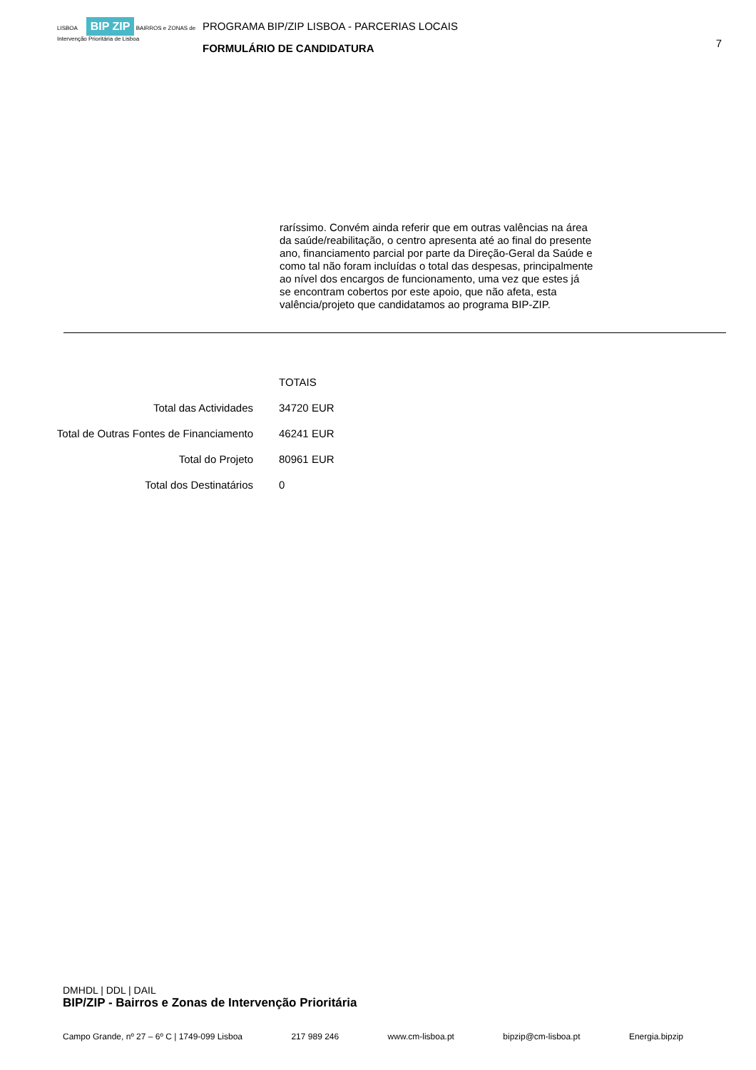LISBOA BIP ZIP BAIRROS e ZONAS de Intervenção Prioritária de Lisboa
PROGRAMA BIP/ZIP LISBOA - PARCERIAS LOCAIS
FORMULÁRIO DE CANDIDATURA
7
raríssimo. Convém ainda referir que em outras valências na área da saúde/reabilitação, o centro apresenta até ao final do presente ano, financiamento parcial por parte da Direção-Geral da Saúde e como tal não foram incluídas o total das despesas, principalmente ao nível dos encargos de funcionamento, uma vez que estes já se encontram cobertos por este apoio, que não afeta, esta valência/projeto que candidatamos ao programa BIP-ZIP.
| | TOTAIS |
| Total das Actividades | 34720 EUR |
| Total de Outras Fontes de Financiamento | 46241 EUR |
| Total do Projeto | 80961 EUR |
| Total dos Destinatários | 0 |
DMHDL | DDL | DAIL
BIP/ZIP - Bairros e Zonas de Intervenção Prioritária
Campo Grande, nº 27 – 6º C | 1749-099 Lisboa 217 989 246 www.cm-lisboa.pt bipzip@cm-lisboa.pt Energia.bipzip